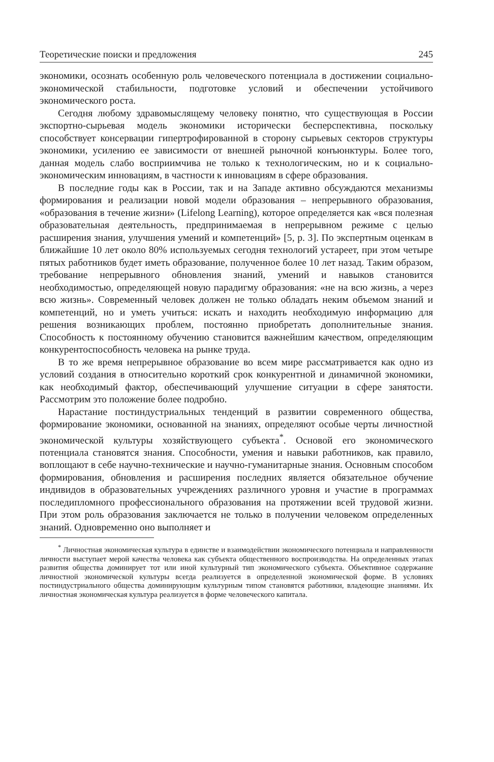Теоретические поиски и предложения 245
экономики, осознать особенную роль человеческого потенциала в достижении социально-экономической стабильности, подготовке условий и обеспечении устойчивого экономического роста.
Сегодня любому здравомыслящему человеку понятно, что существующая в России экспортно-сырьевая модель экономики исторически бесперспективна, поскольку способствует консервации гипертрофированной в сторону сырьевых секторов структуры экономики, усилению ее зависимости от внешней рыночной конъюнктуры. Более того, данная модель слабо восприимчива не только к технологическим, но и к социально-экономическим инновациям, в частности к инновациям в сфере образования.
В последние годы как в России, так и на Западе активно обсуждаются механизмы формирования и реализации новой модели образования – непрерывного образования, «образования в течение жизни» (Lifelong Learning), которое определяется как «вся полезная образовательная деятельность, предпринимаемая в непрерывном режиме с целью расширения знания, улучшения умений и компетенций» [5, p. 3]. По экспертным оценкам в ближайшие 10 лет около 80% используемых сегодня технологий устареет, при этом четыре пятых работников будет иметь образование, полученное более 10 лет назад. Таким образом, требование непрерывного обновления знаний, умений и навыков становится необходимостью, определяющей новую парадигму образования: «не на всю жизнь, а через всю жизнь». Современный человек должен не только обладать неким объемом знаний и компетенций, но и уметь учиться: искать и находить необходимую информацию для решения возникающих проблем, постоянно приобретать дополнительные знания. Способность к постоянному обучению становится важнейшим качеством, определяющим конкурентоспособность человека на рынке труда.
В то же время непрерывное образование во всем мире рассматривается как одно из условий создания в относительно короткий срок конкурентной и динамичной экономики, как необходимый фактор, обеспечивающий улучшение ситуации в сфере занятости. Рассмотрим это положение более подробно.
Нарастание постиндустриальных тенденций в развитии современного общества, формирование экономики, основанной на знаниях, определяют особые черты личностной экономической культуры хозяйствующего субъекта<sup>*</sup>. Основой его экономического потенциала становятся знания. Способности, умения и навыки работников, как правило, воплощают в себе научно-технические и научно-гуманитарные знания. Основным способом формирования, обновления и расширения последних является обязательное обучение индивидов в образовательных учреждениях различного уровня и участие в программах последипломного профессионального образования на протяжении всей трудовой жизни. При этом роль образования заключается не только в получении человеком определенных знаний. Одновременно оно выполняет и
<sup>*</sup> Личностная экономическая культура в единстве и взаимодействии экономического потенциала и направленности личности выступает мерой качества человека как субъекта общественного воспроизводства. На определенных этапах развития общества доминирует тот или иной культурный тип экономического субъекта. Объективное содержание личностной экономической культуры всегда реализуется в определенной экономической форме. В условиях постиндустриального общества доминирующим культурным типом становятся работники, владеющие знаниями. Их личностная экономическая культура реализуется в форме человеческого капитала.